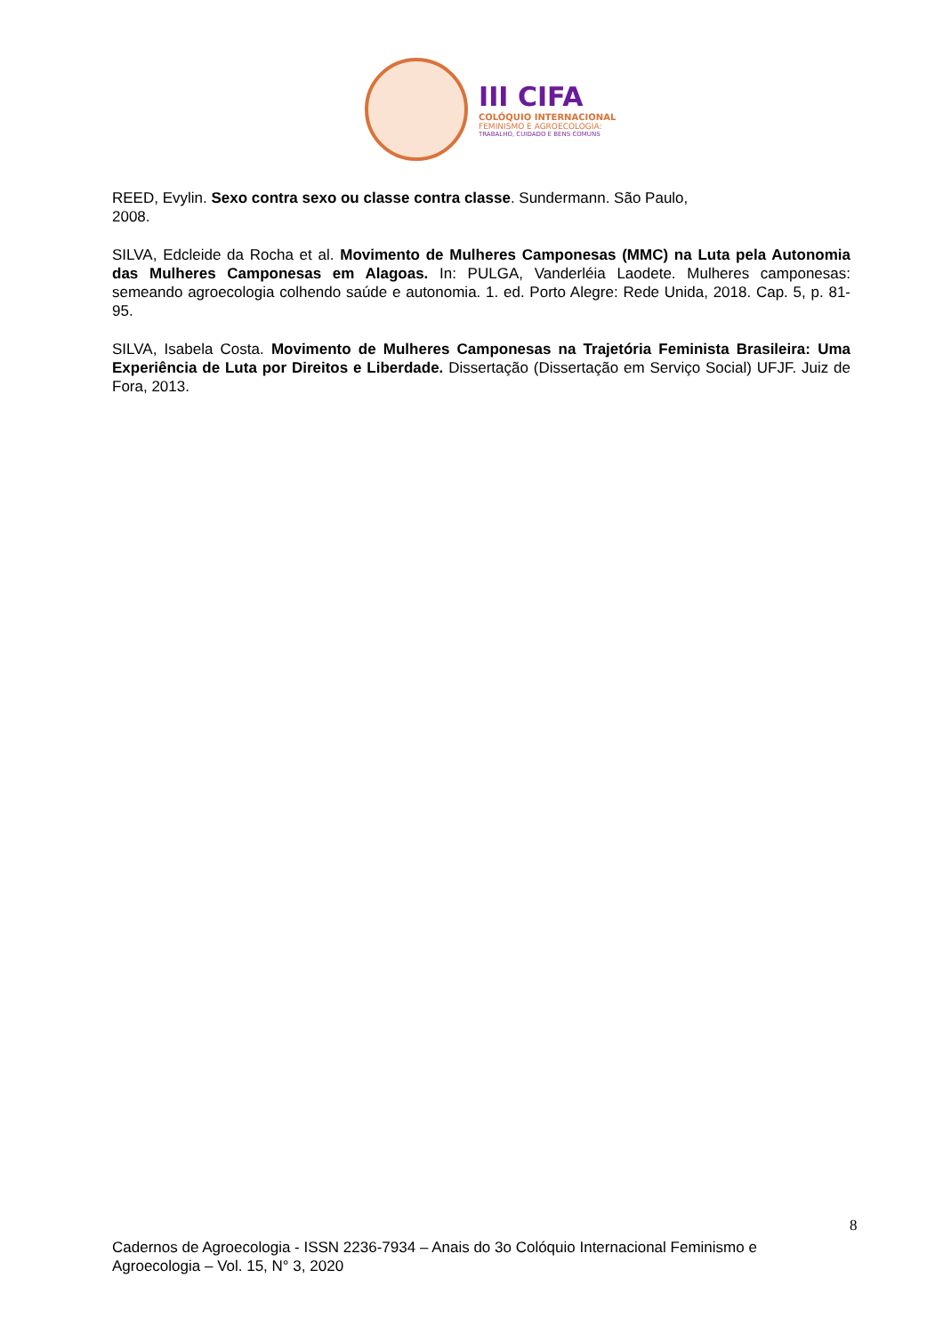III CIFA
COLÓQUIO INTERNACIONAL
FEMINISMO E AGROECOLOGIA:
TRABALHO, CUIDADO E BENS COMUNS
REED, Evylin. Sexo contra sexo ou classe contra classe. Sundermann. São Paulo,
2008.
SILVA, Edcleide da Rocha et al. Movimento de Mulheres Camponesas (MMC) na Luta pela Autonomia das Mulheres Camponesas em Alagoas. In: PULGA, Vanderléia Laodete. Mulheres camponesas: semeando agroecologia colhendo saúde e autonomia. 1. ed. Porto Alegre: Rede Unida, 2018. Cap. 5, p. 81-95.
SILVA, Isabela Costa. Movimento de Mulheres Camponesas na Trajetória Feminista Brasileira: Uma Experiência de Luta por Direitos e Liberdade. Dissertação (Dissertação em Serviço Social) UFJF. Juiz de Fora, 2013.
8
Cadernos de Agroecologia - ISSN 2236-7934 – Anais do 3o Colóquio Internacional Feminismo e Agroecologia – Vol. 15, N° 3, 2020